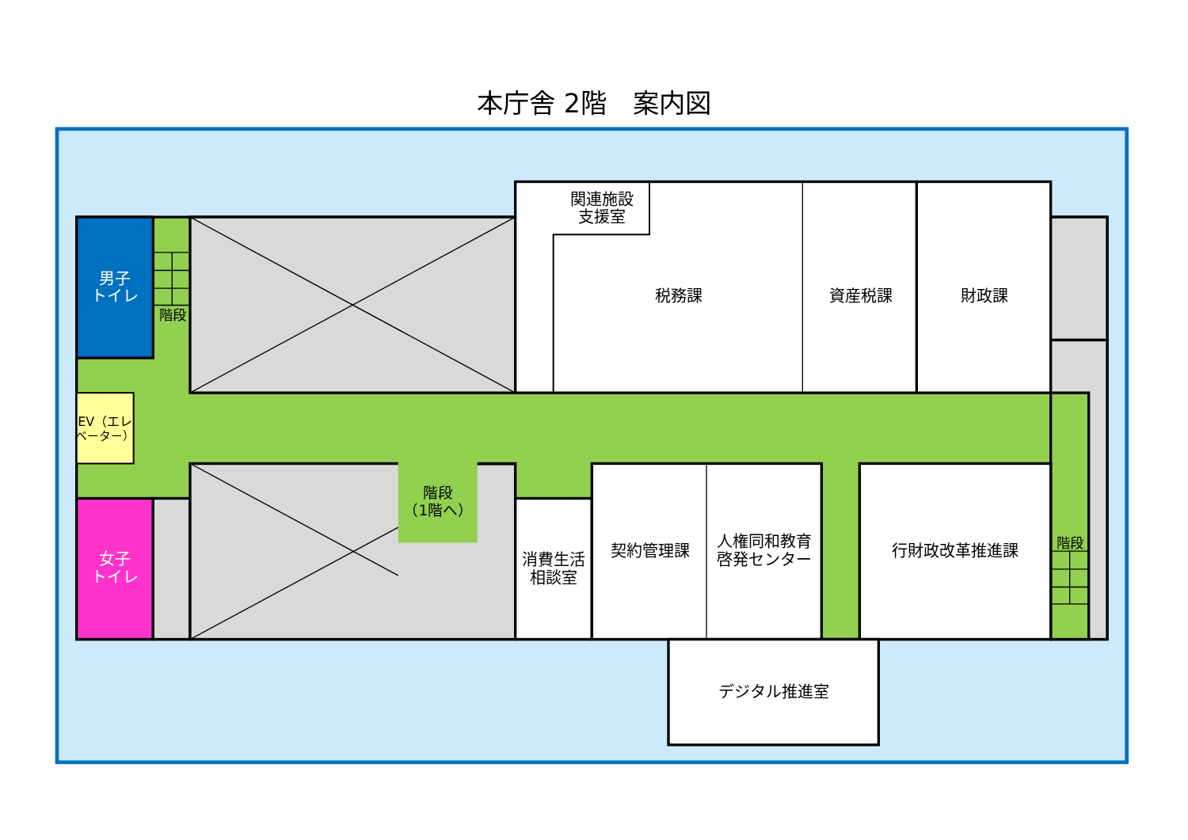本庁舎 2階　案内図
関連施設
支援室
男子
トイレ
階段
税務課
資産税課
財政課
EV（エレ
ベーター）
階段
（1階へ）
階段
女子
トイレ
消費生活
相談室
契約管理課
人権同和教育
啓発センター
行財政改革推進課
デジタル推進室